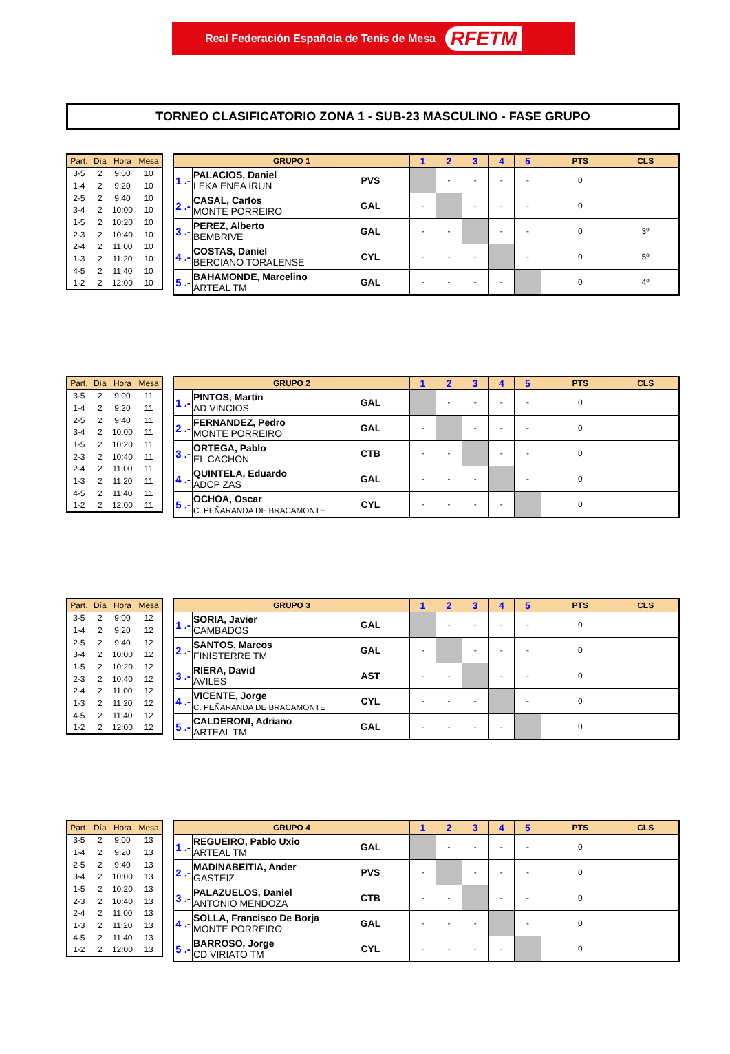Real Federación Española de Tenis de Mesa RFETM
TORNEO CLASIFICATORIO ZONA 1 - SUB-23 MASCULINO - FASE GRUPO
| Part. | Día | Hora | Mesa |
| --- | --- | --- | --- |
| 3-5 | 2 | 9:00 | 10 |
| 1-4 | 2 | 9:20 | 10 |
| 2-5 | 2 | 9:40 | 10 |
| 3-4 | 2 | 10:00 | 10 |
| 1-5 | 2 | 10:20 | 10 |
| 2-3 | 2 | 10:40 | 10 |
| 2-4 | 2 | 11:00 | 10 |
| 1-3 | 2 | 11:20 | 10 |
| 4-5 | 2 | 11:40 | 10 |
| 1-2 | 2 | 12:00 | 10 |
| GRUPO 1 | | | 1 | 2 | 3 | 4 | 5 | | PTS | CLS |
| --- | --- | --- | --- | --- | --- | --- | --- | --- | --- | --- |
| 1 .- | PALACIOS, Daniel LEKA ENEA IRUN | PVS | | - | - | - | - | | 0 | |
| 2 .- | CASAL, Carlos MONTE PORREIRO | GAL | - | | - | - | - | | 0 | |
| 3 .- | PEREZ, Alberto BEMBRIVE | GAL | - | - | | - | - | | 0 | 3º |
| 4 .- | COSTAS, Daniel BERCIANO TORALENSE | CYL | - | - | - | | - | | 0 | 5º |
| 5 .- | BAHAMONDE, Marcelino ARTEAL TM | GAL | - | - | - | - | | | 0 | 4º |
| Part. | Día | Hora | Mesa |
| --- | --- | --- | --- |
| 3-5 | 2 | 9:00 | 11 |
| 1-4 | 2 | 9:20 | 11 |
| 2-5 | 2 | 9:40 | 11 |
| 3-4 | 2 | 10:00 | 11 |
| 1-5 | 2 | 10:20 | 11 |
| 2-3 | 2 | 10:40 | 11 |
| 2-4 | 2 | 11:00 | 11 |
| 1-3 | 2 | 11:20 | 11 |
| 4-5 | 2 | 11:40 | 11 |
| 1-2 | 2 | 12:00 | 11 |
| GRUPO 2 | | | 1 | 2 | 3 | 4 | 5 | | PTS | CLS |
| --- | --- | --- | --- | --- | --- | --- | --- | --- | --- | --- |
| 1 .- | PINTOS, Martin AD VINCIOS | GAL | | - | - | - | - | | 0 | |
| 2 .- | FERNANDEZ, Pedro MONTE PORREIRO | GAL | - | | - | - | - | | 0 | |
| 3 .- | ORTEGA, Pablo EL CACHON | CTB | - | - | | - | - | | 0 | |
| 4 .- | QUINTELA, Eduardo ADCP ZAS | GAL | - | - | - | | - | | 0 | |
| 5 .- | OCHOA, Oscar C. PEÑARANDA DE BRACAMONTE | CYL | - | - | - | - | | | 0 | |
| Part. | Día | Hora | Mesa |
| --- | --- | --- | --- |
| 3-5 | 2 | 9:00 | 12 |
| 1-4 | 2 | 9:20 | 12 |
| 2-5 | 2 | 9:40 | 12 |
| 3-4 | 2 | 10:00 | 12 |
| 1-5 | 2 | 10:20 | 12 |
| 2-3 | 2 | 10:40 | 12 |
| 2-4 | 2 | 11:00 | 12 |
| 1-3 | 2 | 11:20 | 12 |
| 4-5 | 2 | 11:40 | 12 |
| 1-2 | 2 | 12:00 | 12 |
| GRUPO 3 | | | 1 | 2 | 3 | 4 | 5 | | PTS | CLS |
| --- | --- | --- | --- | --- | --- | --- | --- | --- | --- | --- |
| 1 .- | SORIA, Javier CAMBADOS | GAL | | - | - | - | - | | 0 | |
| 2 .- | SANTOS, Marcos FINISTERRE TM | GAL | - | | - | - | - | | 0 | |
| 3 .- | RIERA, David AVILES | AST | - | - | | - | - | | 0 | |
| 4 .- | VICENTE, Jorge C. PEÑARANDA DE BRACAMONTE | CYL | - | - | - | | - | | 0 | |
| 5 .- | CALDERONI, Adriano ARTEAL TM | GAL | - | - | - | - | | | 0 | |
| Part. | Día | Hora | Mesa |
| --- | --- | --- | --- |
| 3-5 | 2 | 9:00 | 13 |
| 1-4 | 2 | 9:20 | 13 |
| 2-5 | 2 | 9:40 | 13 |
| 3-4 | 2 | 10:00 | 13 |
| 1-5 | 2 | 10:20 | 13 |
| 2-3 | 2 | 10:40 | 13 |
| 2-4 | 2 | 11:00 | 13 |
| 1-3 | 2 | 11:20 | 13 |
| 4-5 | 2 | 11:40 | 13 |
| 1-2 | 2 | 12:00 | 13 |
| GRUPO 4 | | | 1 | 2 | 3 | 4 | 5 | | PTS | CLS |
| --- | --- | --- | --- | --- | --- | --- | --- | --- | --- | --- |
| 1 .- | REGUEIRO, Pablo Uxio ARTEAL TM | GAL | | - | - | - | - | | 0 | |
| 2 .- | MADINABEITIA, Ander GASTEIZ | PVS | - | | - | - | - | | 0 | |
| 3 .- | PALAZUELOS, Daniel ANTONIO MENDOZA | CTB | - | - | | - | - | | 0 | |
| 4 .- | SOLLA, Francisco De Borja MONTE PORREIRO | GAL | - | - | - | | - | | 0 | |
| 5 .- | BARROSO, Jorge CD VIRIATO TM | CYL | - | - | - | - | | | 0 | |